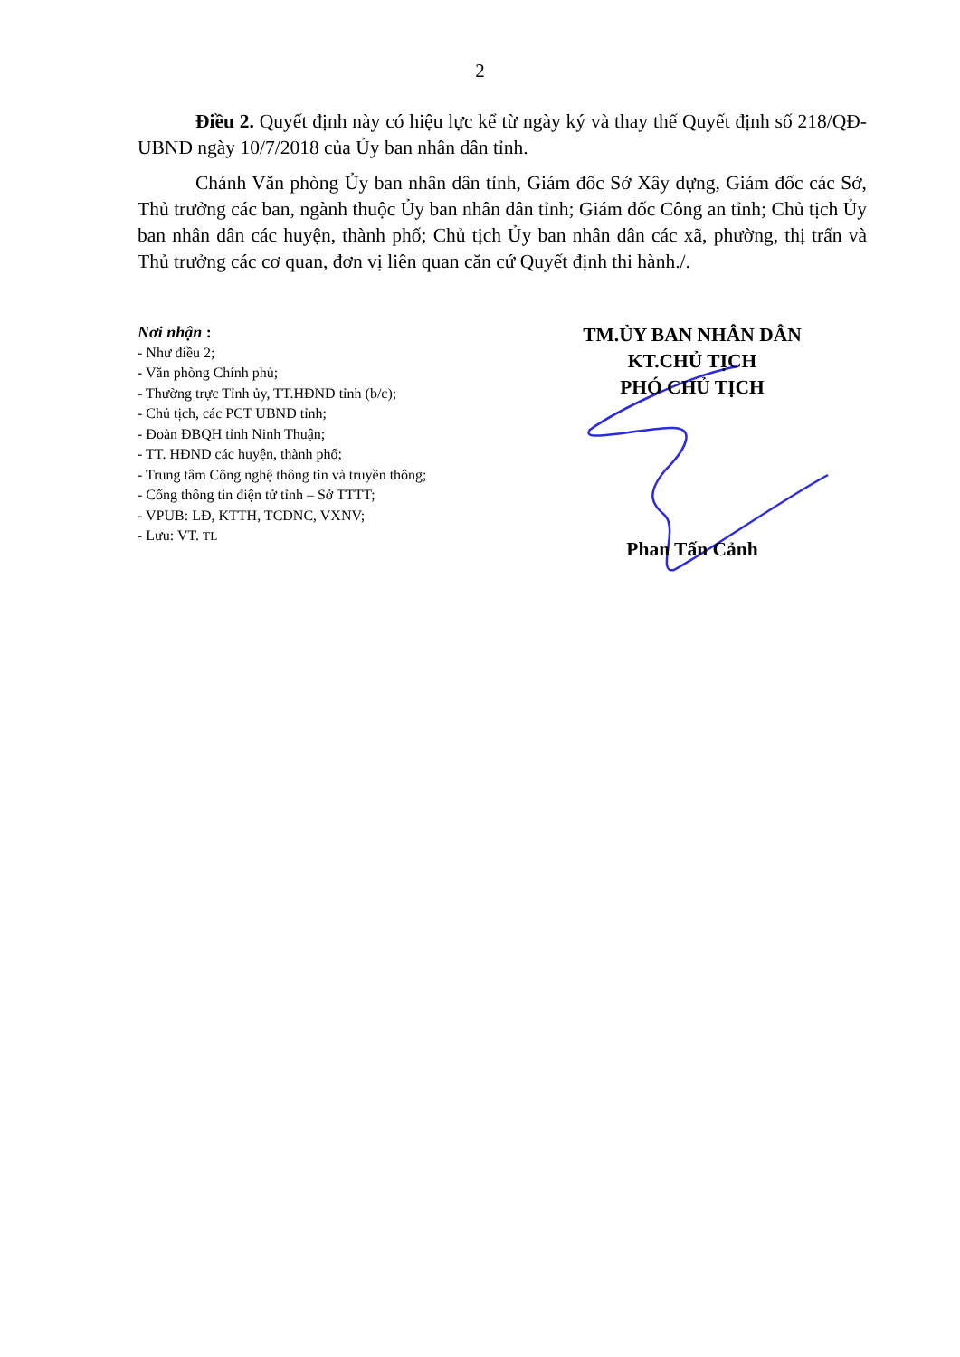2
Điều 2. Quyết định này có hiệu lực kể từ ngày ký và thay thế Quyết định số 218/QĐ-UBND ngày 10/7/2018 của Ủy ban nhân dân tỉnh.
Chánh Văn phòng Ủy ban nhân dân tỉnh, Giám đốc Sở Xây dựng, Giám đốc các Sở, Thủ trưởng các ban, ngành thuộc Ủy ban nhân dân tỉnh; Giám đốc Công an tỉnh; Chủ tịch Ủy ban nhân dân các huyện, thành phố; Chủ tịch Ủy ban nhân dân các xã, phường, thị trấn và Thủ trưởng các cơ quan, đơn vị liên quan căn cứ Quyết định thi hành./.
Nơi nhận :
- Như điều 2;
- Văn phòng Chính phủ;
- Thường trực Tỉnh ủy, TT.HĐND tỉnh (b/c);
- Chủ tịch, các PCT UBND tỉnh;
- Đoàn ĐBQH tỉnh Ninh Thuận;
- TT. HĐND các huyện, thành phố;
- Trung tâm Công nghệ thông tin và truyền thông;
- Cổng thông tin điện tử tỉnh – Sở TTTT;
- VPUB: LĐ, KTTH, TCDNC, VXNV;
- Lưu: VT. TL
TM.ỦY BAN NHÂN DÂN
KT.CHỦ TỊCH
PHÓ CHỦ TỊCH
Phan Tấn Cảnh